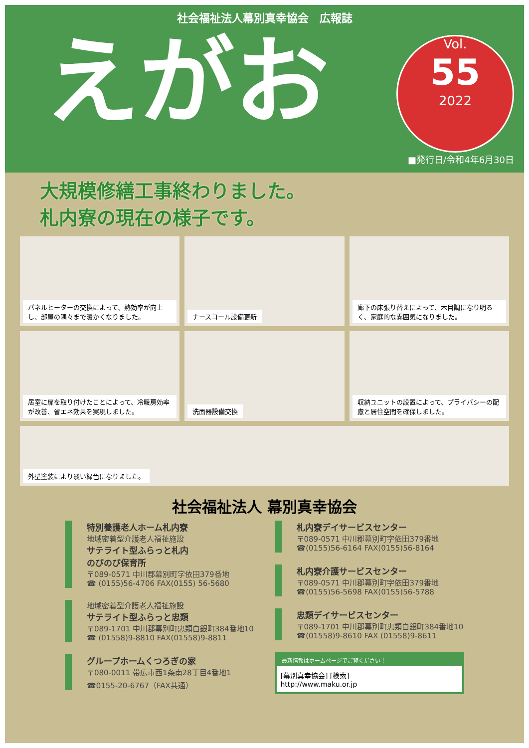社会福祉法人幕別真幸協会　広報誌
えがお
Vol.
55
2022
■発行日/令和4年6月30日
大規模修繕工事終わりました。
札内寮の現在の様子です。
パネルヒーターの交換によって、熱効率が向上し、部屋の隅々まで暖かくなりました。
ナースコール設備更新
廊下の床張り替えによって、木目調になり明るく、家庭的な雰囲気になりました。
居室に扉を取り付けたことによって、冷暖房効率が改善、省エネ効果を実現しました。
洗面器設備交換
収納ユニットの設置によって、プライバシーの配慮と居住空間を確保しました。
外壁塗装により淡い緑色になりました。
社会福祉法人 幕別真幸協会
特別養護老人ホーム札内寮
地域密着型介護老人福祉施設
サテライト型ふらっと札内
のびのび保育所
〒089-0571 中川郡幕別町字依田379番地
☎ (0155)56-4706 FAX(0155) 56-5680
地域密着型介護老人福祉施設
サテライト型ふらっと忠類
〒089-1701 中川郡幕別町忠類白銀町384番地10
☎ (01558)9-8810 FAX(01558)9-8811
グループホームくつろぎの家
〒080-0011 帯広市西1条南28丁目4番地1
☎0155-20-6767（FAX共通）
札内寮デイサービスセンター
〒089-0571 中川郡幕別町字依田379番地
☎(0155)56-6164 FAX(0155)56-8164
札内寮介護サービスセンター
〒089-0571 中川郡幕別町字依田379番地
☎(0155)56-5698 FAX(0155)56-5788
忠類デイサービスセンター
〒089-1701 中川郡幕別町忠類白銀町384番地10
☎(01558)9-8610 FAX (01558)9-8611
最新情報はホームページでご覧ください！
[幕別真幸協会] [検索]
http://www.maku.or.jp